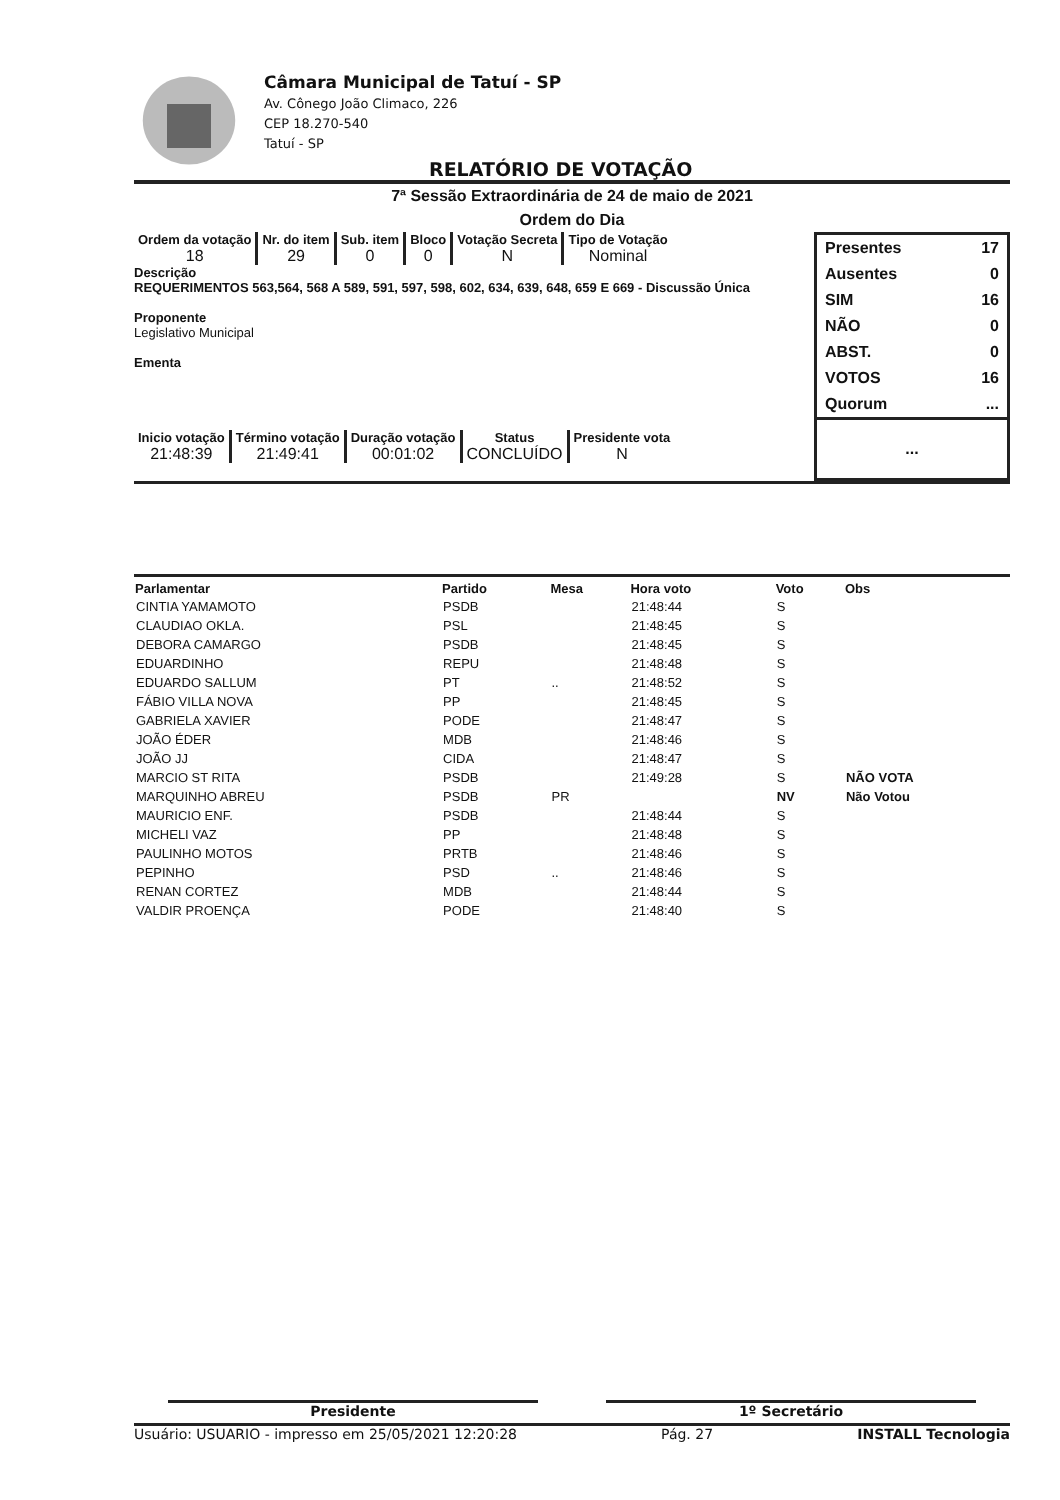Câmara Municipal de Tatuí - SP
Av. Cônego João Climaco, 226
CEP 18.270-540
Tatuí - SP
RELATÓRIO DE VOTAÇÃO
7ª Sessão Extraordinária de 24 de maio de 2021
Ordem do Dia
Ordem da votação
18
Nr. do item
29
Sub. item
0
Bloco
0
Votação Secreta
N
Tipo de Votação
Nominal
Descrição
REQUERIMENTOS 563,564, 568 A 589, 591, 597, 598, 602, 634, 639, 648, 659 E 669 - Discussão Única
Proponente
Legislativo Municipal
Ementa
Inicio votação
21:48:39
Término votação
21:49:41
Duração votação
00:01:02
Status
CONCLUÍDO
Presidente vota
N
Presentes 17
Ausentes 0
SIM 16
NÃO 0
ABST. 0
VOTOS 16
Quorum...
...
| Parlamentar | Partido | Mesa | Hora voto | Voto | Obs |
| --- | --- | --- | --- | --- | --- |
| CINTIA YAMAMOTO | PSDB | | 21:48:44 | S | |
| CLAUDIAO OKLA. | PSL | | 21:48:45 | S | |
| DEBORA CAMARGO | PSDB | | 21:48:45 | S | |
| EDUARDINHO | REPU | | 21:48:48 | S | |
| EDUARDO SALLUM | PT | .. | 21:48:52 | S | |
| FÁBIO VILLA NOVA | PP | | 21:48:45 | S | |
| GABRIELA XAVIER | PODE | | 21:48:47 | S | |
| JOÃO ÉDER | MDB | | 21:48:46 | S | |
| JOÃO JJ | CIDA | | 21:48:47 | S | |
| MARCIO ST RITA | PSDB | | 21:49:28 | S | NÃO VOTA |
| MARQUINHO ABREU | PSDB | PR | | NV | Não Votou |
| MAURICIO ENF. | PSDB | | 21:48:44 | S | |
| MICHELI VAZ | PP | | 21:48:48 | S | |
| PAULINHO MOTOS | PRTB | | 21:48:46 | S | |
| PEPINHO | PSD | .. | 21:48:46 | S | |
| RENAN CORTEZ | MDB | | 21:48:44 | S | |
| VALDIR PROENÇA | PODE | | 21:48:40 | S | |
Presidente 1º Secretário
Usuário: USUARIO - impresso em 25/05/2021 12:20:28 Pág. 27 INSTALL Tecnologia